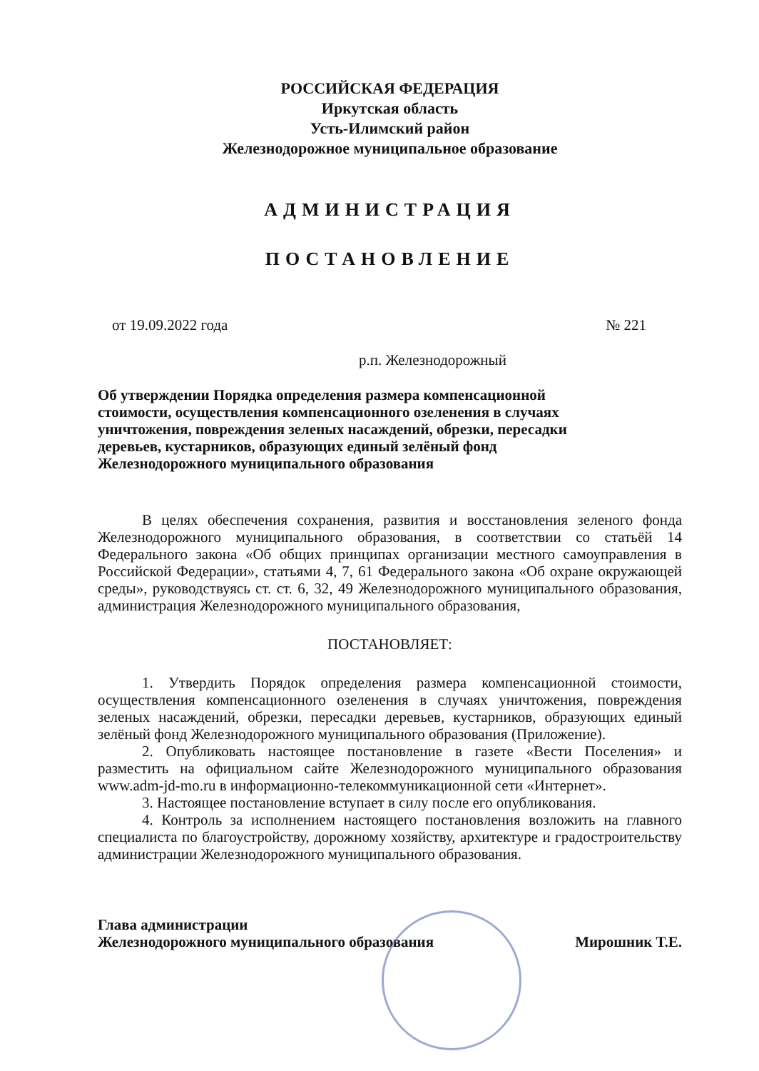РОССИЙСКАЯ ФЕДЕРАЦИЯ
Иркутская область
Усть-Илимский район
Железнодорожное муниципальное образование
АДМИНИСТРАЦИЯ
ПОСТАНОВЛЕНИЕ
от 19.09.2022 года № 221
р.п. Железнодорожный
Об утверждении Порядка определения размера компенсационной стоимости, осуществления компенсационного озеленения в случаях уничтожения, повреждения зеленых насаждений, обрезки, пересадки деревьев, кустарников, образующих единый зелёный фонд Железнодорожного муниципального образования
В целях обеспечения сохранения, развития и восстановления зеленого фонда Железнодорожного муниципального образования, в соответствии со статьёй 14 Федерального закона «Об общих принципах организации местного самоуправления в Российской Федерации», статьями 4, 7, 61 Федерального закона «Об охране окружающей среды», руководствуясь ст. ст. 6, 32, 49 Железнодорожного муниципального образования, администрация Железнодорожного муниципального образования,
ПОСТАНОВЛЯЕТ:
1. Утвердить Порядок определения размера компенсационной стоимости, осуществления компенсационного озеленения в случаях уничтожения, повреждения зеленых насаждений, обрезки, пересадки деревьев, кустарников, образующих единый зелёный фонд Железнодорожного муниципального образования (Приложение).
2. Опубликовать настоящее постановление в газете «Вести Поселения» и разместить на официальном сайте Железнодорожного муниципального образования www.adm-jd-mo.ru в информационно-телекоммуникационной сети «Интернет».
3. Настоящее постановление вступает в силу после его опубликования.
4. Контроль за исполнением настоящего постановления возложить на главного специалиста по благоустройству, дорожному хозяйству, архитектуре и градостроительству администрации Железнодорожного муниципального образования.
Глава администрации
Железнодорожного муниципального образования Мирошник Т.Е.